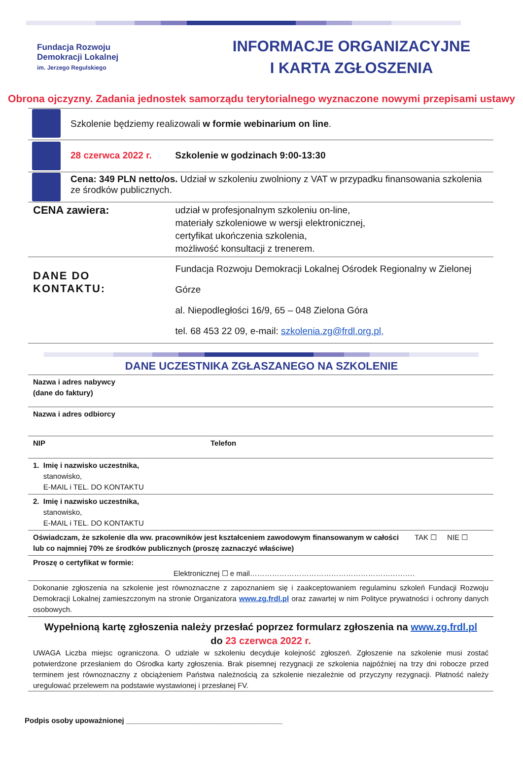Fundacja Rozwoju
Demokracji Lokalnej
im. Jerzego Regulskiego
INFORMACJE ORGANIZACYJNE
I KARTA ZGŁOSZENIA
Obrona ojczyzny. Zadania jednostek samorządu terytorialnego wyznaczone nowymi przepisami ustawy
| | Szkolenie będziemy realizowali w formie webinarium on line . | |
| | 28 czerwca 2022 r. Szkolenie w godzinach 9:00-13:30 | |
| | Cena: 349 PLN netto/os. Udział w szkoleniu zwolniony z VAT w przypadku finansowania szkolenia ze środków publicznych. | |
| CENA zawiera: | | udział w profesjonalnym szkoleniu on-line, materiały szkoleniowe w wersji elektronicznej, certyfikat ukończenia szkolenia, możliwość konsultacji z trenerem. |
| DANE DO KONTAKTU: | | Fundacja Rozwoju Demokracji Lokalnej Ośrodek Regionalny w Zielonej Górze al. Niepodległości 16/9, 65 – 048 Zielona Góra tel. 68 453 22 09, e-mail: szkolenia.zg@frdl.org.pl, |
DANE UCZESTNIKA ZGŁASZANEGO NA SZKOLENIE
| Nazwa i adres nabywcy (dane do faktury) | | |
| Nazwa i adres odbiorcy | | |
| NIP | Telefon | |
| 1. Imię i nazwisko uczestnika, stanowisko, E-MAIL i TEL. DO KONTAKTU | | |
| 2. Imię i nazwisko uczestnika, stanowisko, E-MAIL i TEL. DO KONTAKTU | | |
| Oświadczam, że szkolenie dla ww. pracowników jest kształceniem zawodowym finansowanym w całości lub co najmniej 70% ze środków publicznych (proszę zaznaczyć właściwe) | | TAK ☐ NIE ☐ |
| Proszę o certyfikat w formie: Elektronicznej ☐ e mail…………………………………………………………. | | |
| Dokonanie zgłoszenia na szkolenie jest równoznaczne z zapoznaniem się i zaakceptowaniem regulaminu szkoleń Fundacji Rozwoju Demokracji Lokalnej zamieszczonym na stronie Organizatora www.zg.frdl.pl oraz zawartej w nim Polityce prywatności i ochrony danych osobowych. | | |
Wypełnioną kartę zgłoszenia należy przesłać poprzez formularz zgłoszenia na www.zg.frdl.pl
do 23 czerwca 2022 r.
UWAGA Liczba miejsc ograniczona. O udziale w szkoleniu decyduje kolejność zgłoszeń. Zgłoszenie na szkolenie musi zostać potwierdzone przesłaniem do Ośrodka karty zgłoszenia. Brak pisemnej rezygnacji ze szkolenia najpóźniej na trzy dni robocze przed terminem jest równoznaczny z obciążeniem Państwa należnością za szkolenie niezależnie od przyczyny rezygnacji. Płatność należy uregulować przelewem na podstawie wystawionej i przesłanej FV.
Podpis osoby upoważnionej ______________________________________